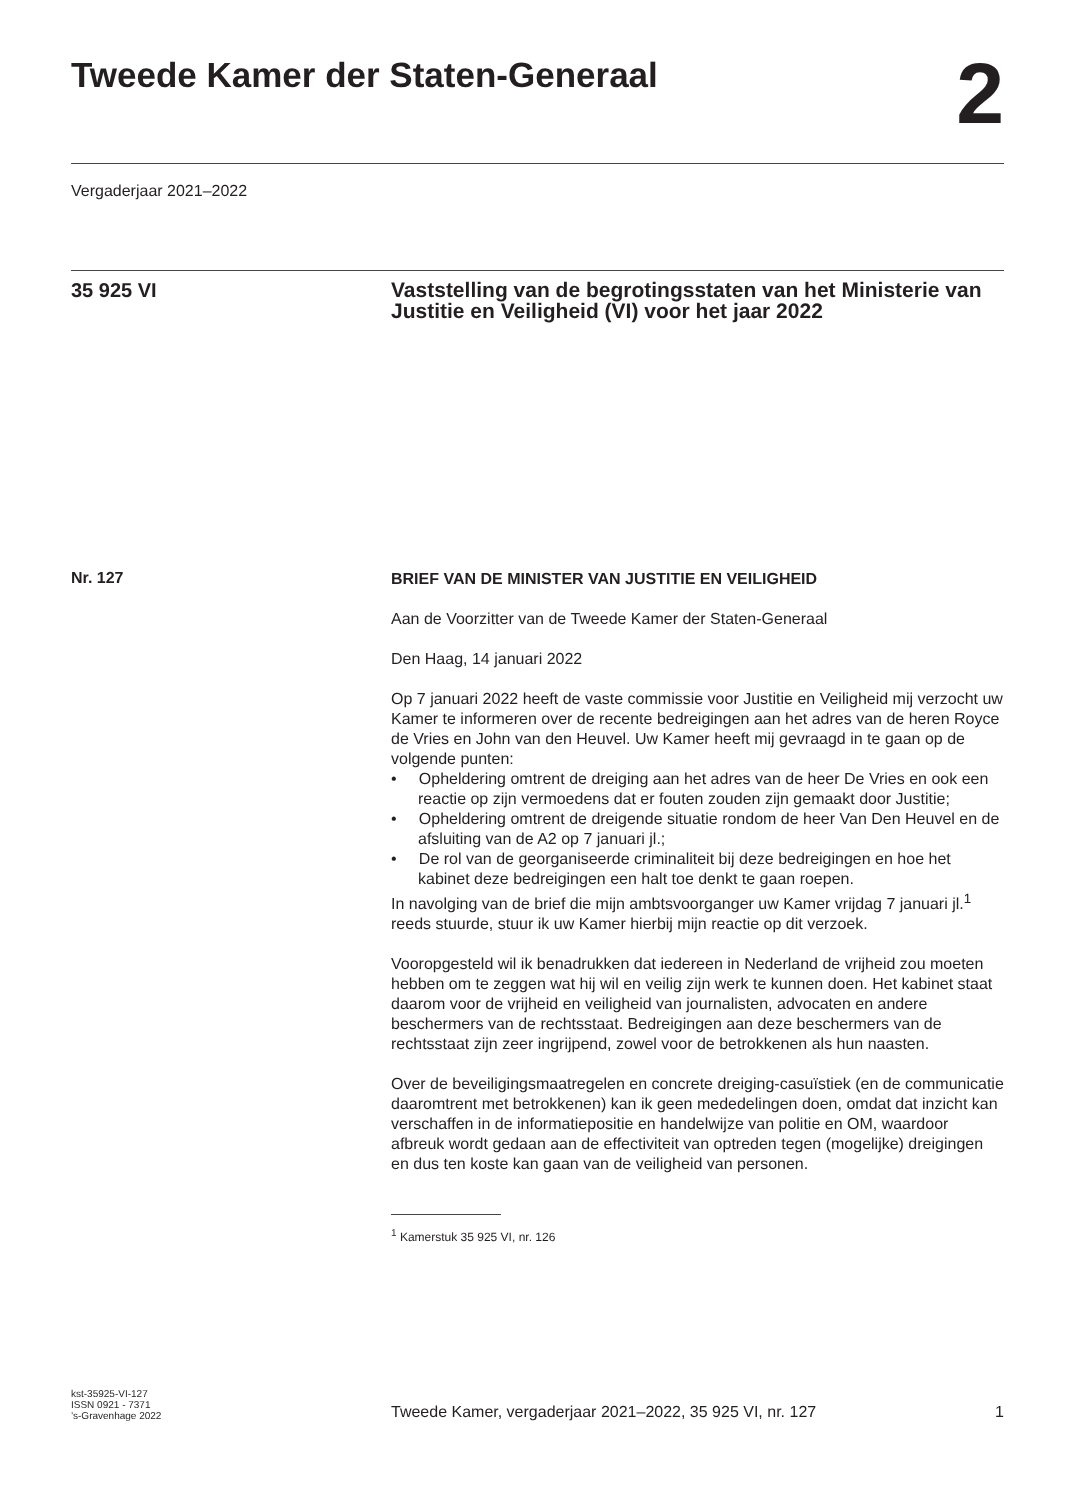Tweede Kamer der Staten-Generaal
2
Vergaderjaar 2021–2022
35 925 VI
Vaststelling van de begrotingsstaten van het Ministerie van Justitie en Veiligheid (VI) voor het jaar 2022
Nr. 127
BRIEF VAN DE MINISTER VAN JUSTITIE EN VEILIGHEID
Aan de Voorzitter van de Tweede Kamer der Staten-Generaal
Den Haag, 14 januari 2022
Op 7 januari 2022 heeft de vaste commissie voor Justitie en Veiligheid mij verzocht uw Kamer te informeren over de recente bedreigingen aan het adres van de heren Royce de Vries en John van den Heuvel. Uw Kamer heeft mij gevraagd in te gaan op de volgende punten:
• Opheldering omtrent de dreiging aan het adres van de heer De Vries en ook een reactie op zijn vermoedens dat er fouten zouden zijn gemaakt door Justitie;
• Opheldering omtrent de dreigende situatie rondom de heer Van Den Heuvel en de afsluiting van de A2 op 7 januari jl.;
• De rol van de georganiseerde criminaliteit bij deze bedreigingen en hoe het kabinet deze bedreigingen een halt toe denkt te gaan roepen.
In navolging van de brief die mijn ambtsvoorganger uw Kamer vrijdag 7 januari jl.<sup>1</sup> reeds stuurde, stuur ik uw Kamer hierbij mijn reactie op dit verzoek.
Vooropgesteld wil ik benadrukken dat iedereen in Nederland de vrijheid zou moeten hebben om te zeggen wat hij wil en veilig zijn werk te kunnen doen. Het kabinet staat daarom voor de vrijheid en veiligheid van journalisten, advocaten en andere beschermers van de rechtsstaat. Bedreigingen aan deze beschermers van de rechtsstaat zijn zeer ingrijpend, zowel voor de betrokkenen als hun naasten.
Over de beveiligingsmaatregelen en concrete dreiging-casuïstiek (en de communicatie daaromtrent met betrokkenen) kan ik geen mededelingen doen, omdat dat inzicht kan verschaffen in de informatiepositie en handelwijze van politie en OM, waardoor afbreuk wordt gedaan aan de effectiviteit van optreden tegen (mogelijke) dreigingen en dus ten koste kan gaan van de veiligheid van personen.
<sup>1</sup> Kamerstuk 35 925 VI, nr. 126
kst-35925-VI-127
ISSN 0921 - 7371
’s-Gravenhage 2022
Tweede Kamer, vergaderjaar 2021–2022, 35 925 VI, nr. 127
1